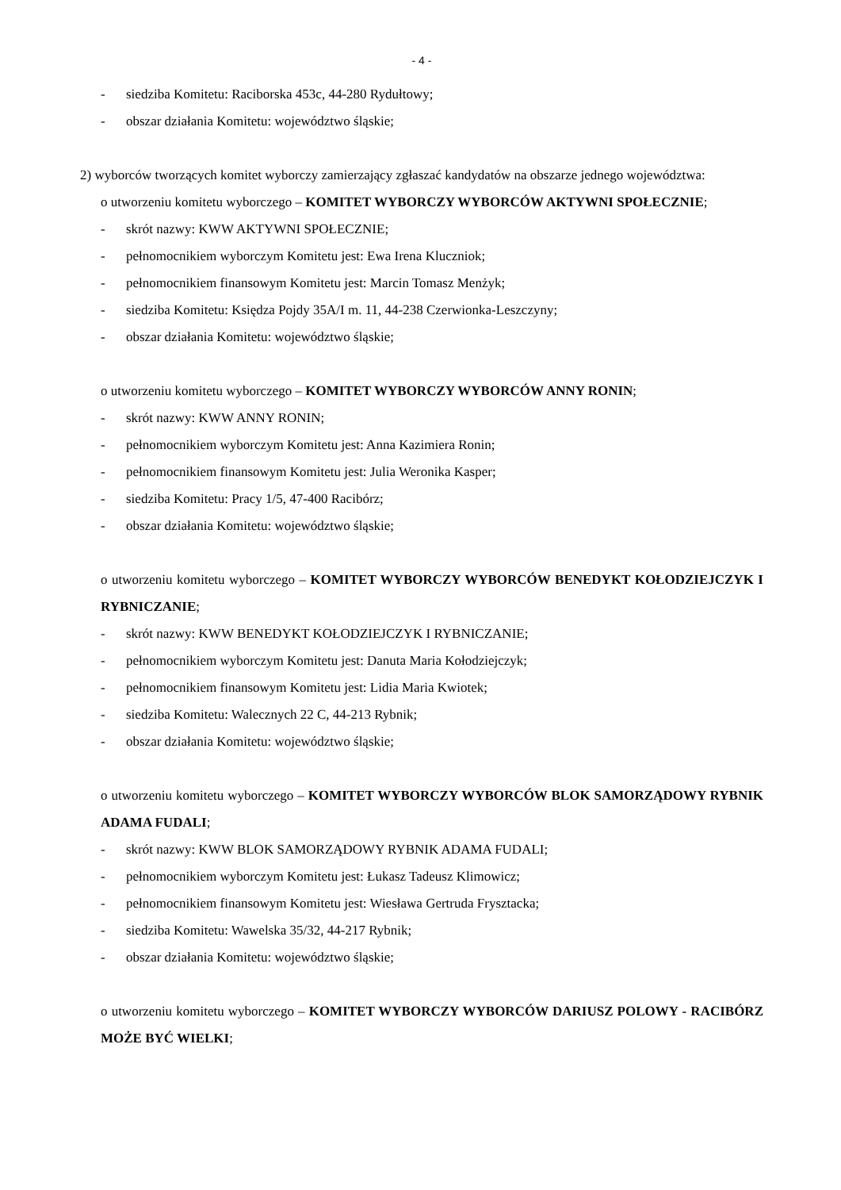- 4 -
- siedziba Komitetu: Raciborska 453c, 44-280 Rydułtowy;
- obszar działania Komitetu: województwo śląskie;
2) wyborców tworzących komitet wyborczy zamierzający zgłaszać kandydatów na obszarze jednego województwa:
o utworzeniu komitetu wyborczego – KOMITET WYBORCZY WYBORCÓW AKTYWNI SPOŁECZNIE;
- skrót nazwy: KWW AKTYWNI SPOŁECZNIE;
- pełnomocnikiem wyborczym Komitetu jest: Ewa Irena Kluczniok;
- pełnomocnikiem finansowym Komitetu jest: Marcin Tomasz Menżyk;
- siedziba Komitetu: Księdza Pojdy 35A/I m. 11, 44-238 Czerwionka-Leszczyny;
- obszar działania Komitetu: województwo śląskie;
o utworzeniu komitetu wyborczego – KOMITET WYBORCZY WYBORCÓW ANNY RONIN;
- skrót nazwy: KWW ANNY RONIN;
- pełnomocnikiem wyborczym Komitetu jest: Anna Kazimiera Ronin;
- pełnomocnikiem finansowym Komitetu jest: Julia Weronika Kasper;
- siedziba Komitetu: Pracy 1/5, 47-400 Racibórz;
- obszar działania Komitetu: województwo śląskie;
o utworzeniu komitetu wyborczego – KOMITET WYBORCZY WYBORCÓW BENEDYKT KOŁODZIEJCZYK I RYBNICZANIE;
- skrót nazwy: KWW BENEDYKT KOŁODZIEJCZYK I RYBNICZANIE;
- pełnomocnikiem wyborczym Komitetu jest: Danuta Maria Kołodziejczyk;
- pełnomocnikiem finansowym Komitetu jest: Lidia Maria Kwiotek;
- siedziba Komitetu: Walecznych 22 C, 44-213 Rybnik;
- obszar działania Komitetu: województwo śląskie;
o utworzeniu komitetu wyborczego – KOMITET WYBORCZY WYBORCÓW BLOK SAMORZĄDOWY RYBNIK ADAMA FUDALI;
- skrót nazwy: KWW BLOK SAMORZĄDOWY RYBNIK ADAMA FUDALI;
- pełnomocnikiem wyborczym Komitetu jest: Łukasz Tadeusz Klimowicz;
- pełnomocnikiem finansowym Komitetu jest: Wiesława Gertruda Frysztacka;
- siedziba Komitetu: Wawelska 35/32, 44-217 Rybnik;
- obszar działania Komitetu: województwo śląskie;
o utworzeniu komitetu wyborczego – KOMITET WYBORCZY WYBORCÓW DARIUSZ POLOWY - RACIBÓRZ MOŻE BYĆ WIELKI;